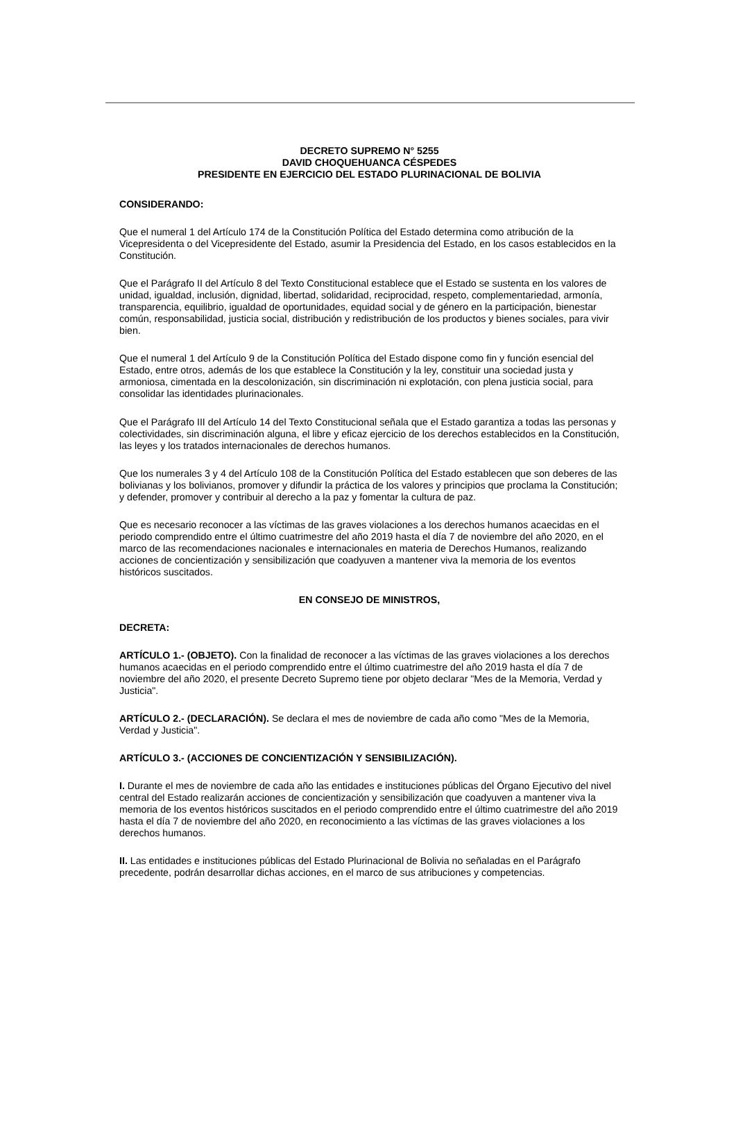DECRETO SUPREMO N° 5255
DAVID CHOQUEHUANCA CÉSPEDES
PRESIDENTE EN EJERCICIO DEL ESTADO PLURINACIONAL DE BOLIVIA
CONSIDERANDO:
Que el numeral 1 del Artículo 174 de la Constitución Política del Estado determina como atribución de la Vicepresidenta o del Vicepresidente del Estado, asumir la Presidencia del Estado, en los casos establecidos en la Constitución.
Que el Parágrafo II del Artículo 8 del Texto Constitucional establece que el Estado se sustenta en los valores de unidad, igualdad, inclusión, dignidad, libertad, solidaridad, reciprocidad, respeto, complementariedad, armonía, transparencia, equilibrio, igualdad de oportunidades, equidad social y de género en la participación, bienestar común, responsabilidad, justicia social, distribución y redistribución de los productos y bienes sociales, para vivir bien.
Que el numeral 1 del Artículo 9 de la Constitución Política del Estado dispone como fin y función esencial del Estado, entre otros, además de los que establece la Constitución y la ley, constituir una sociedad justa y armoniosa, cimentada en la descolonización, sin discriminación ni explotación, con plena justicia social, para consolidar las identidades plurinacionales.
Que el Parágrafo III del Artículo 14 del Texto Constitucional señala que el Estado garantiza a todas las personas y colectividades, sin discriminación alguna, el libre y eficaz ejercicio de los derechos establecidos en la Constitución, las leyes y los tratados internacionales de derechos humanos.
Que los numerales 3 y 4 del Artículo 108 de la Constitución Política del Estado establecen que son deberes de las bolivianas y los bolivianos, promover y difundir la práctica de los valores y principios que proclama la Constitución; y defender, promover y contribuir al derecho a la paz y fomentar la cultura de paz.
Que es necesario reconocer a las víctimas de las graves violaciones a los derechos humanos acaecidas en el periodo comprendido entre el último cuatrimestre del año 2019 hasta el día 7 de noviembre del año 2020, en el marco de las recomendaciones nacionales e internacionales en materia de Derechos Humanos, realizando acciones de concientización y sensibilización que coadyuven a mantener viva la memoria de los eventos históricos suscitados.
EN CONSEJO DE MINISTROS,
DECRETA:
ARTÍCULO 1.- (OBJETO). Con la finalidad de reconocer a las víctimas de las graves violaciones a los derechos humanos acaecidas en el periodo comprendido entre el último cuatrimestre del año 2019 hasta el día 7 de noviembre del año 2020, el presente Decreto Supremo tiene por objeto declarar "Mes de la Memoria, Verdad y Justicia".
ARTÍCULO 2.- (DECLARACIÓN). Se declara el mes de noviembre de cada año como "Mes de la Memoria, Verdad y Justicia".
ARTÍCULO 3.- (ACCIONES DE CONCIENTIZACIÓN Y SENSIBILIZACIÓN).
I. Durante el mes de noviembre de cada año las entidades e instituciones públicas del Órgano Ejecutivo del nivel central del Estado realizarán acciones de concientización y sensibilización que coadyuven a mantener viva la memoria de los eventos históricos suscitados en el periodo comprendido entre el último cuatrimestre del año 2019 hasta el día 7 de noviembre del año 2020, en reconocimiento a las víctimas de las graves violaciones a los derechos humanos.
II. Las entidades e instituciones públicas del Estado Plurinacional de Bolivia no señaladas en el Parágrafo precedente, podrán desarrollar dichas acciones, en el marco de sus atribuciones y competencias.